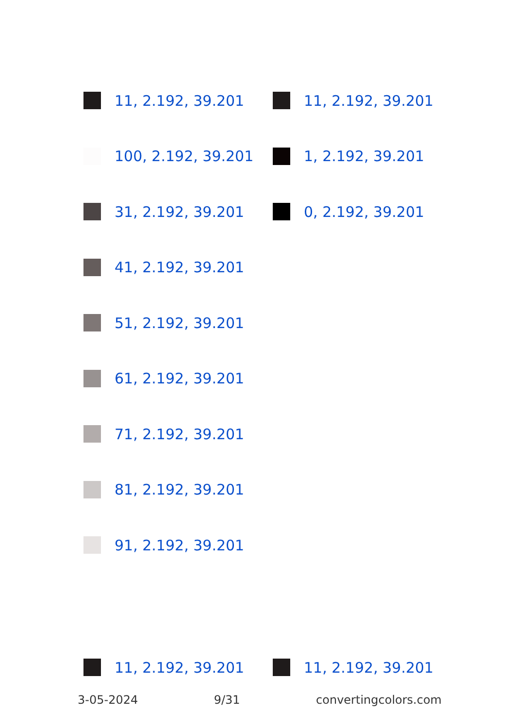11, 2.192, 39.201
11, 2.192, 39.201
100, 2.192, 39.201
1, 2.192, 39.201
31, 2.192, 39.201
0, 2.192, 39.201
41, 2.192, 39.201
51, 2.192, 39.201
61, 2.192, 39.201
71, 2.192, 39.201
81, 2.192, 39.201
91, 2.192, 39.201
11, 2.192, 39.201 11, 2.192, 39.201
3-05-2024 9/31 convertingcolors.com